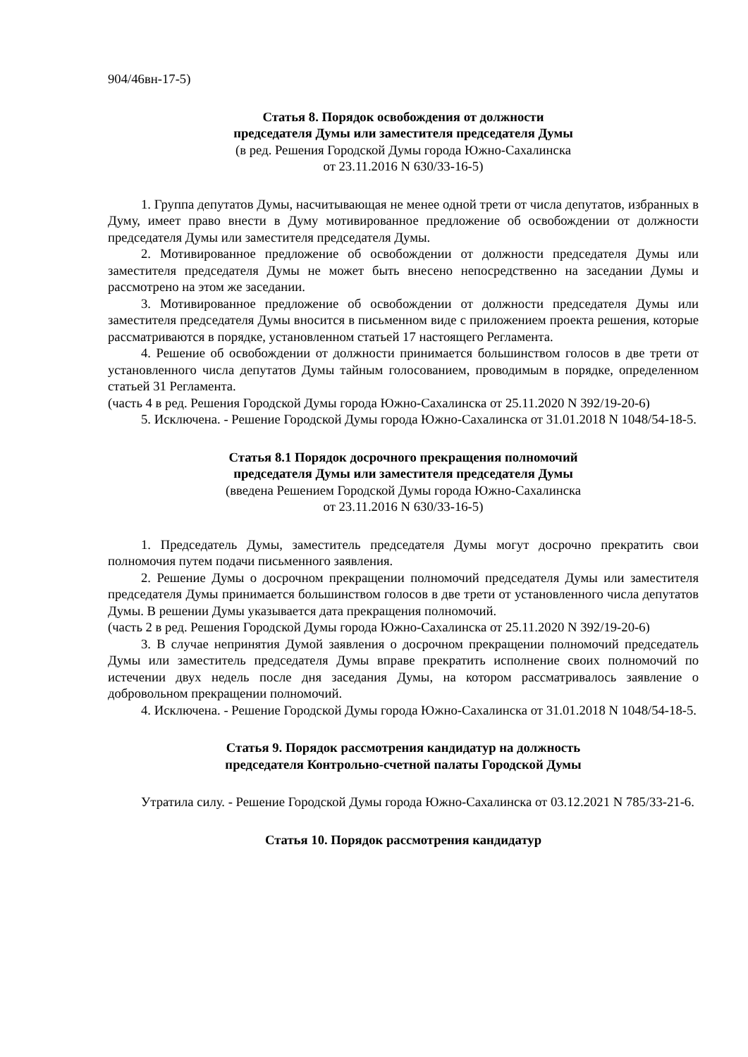904/46вн-17-5)
Статья 8. Порядок освобождения от должности
председателя Думы или заместителя председателя Думы
(в ред. Решения Городской Думы города Южно-Сахалинска
от 23.11.2016 N 630/33-16-5)
1. Группа депутатов Думы, насчитывающая не менее одной трети от числа депутатов, избранных в Думу, имеет право внести в Думу мотивированное предложение об освобождении от должности председателя Думы или заместителя председателя Думы.
2. Мотивированное предложение об освобождении от должности председателя Думы или заместителя председателя Думы не может быть внесено непосредственно на заседании Думы и рассмотрено на этом же заседании.
3. Мотивированное предложение об освобождении от должности председателя Думы или заместителя председателя Думы вносится в письменном виде с приложением проекта решения, которые рассматриваются в порядке, установленном статьей 17 настоящего Регламента.
4. Решение об освобождении от должности принимается большинством голосов в две трети от установленного числа депутатов Думы тайным голосованием, проводимым в порядке, определенном статьей 31 Регламента.
(часть 4 в ред. Решения Городской Думы города Южно-Сахалинска от 25.11.2020 N 392/19-20-6)
5. Исключена. - Решение Городской Думы города Южно-Сахалинска от 31.01.2018 N 1048/54-18-5.
Статья 8.1 Порядок досрочного прекращения полномочий
председателя Думы или заместителя председателя Думы
(введена Решением Городской Думы города Южно-Сахалинска
от 23.11.2016 N 630/33-16-5)
1. Председатель Думы, заместитель председателя Думы могут досрочно прекратить свои полномочия путем подачи письменного заявления.
2. Решение Думы о досрочном прекращении полномочий председателя Думы или заместителя председателя Думы принимается большинством голосов в две трети от установленного числа депутатов Думы. В решении Думы указывается дата прекращения полномочий.
(часть 2 в ред. Решения Городской Думы города Южно-Сахалинска от 25.11.2020 N 392/19-20-6)
3. В случае непринятия Думой заявления о досрочном прекращении полномочий председатель Думы или заместитель председателя Думы вправе прекратить исполнение своих полномочий по истечении двух недель после дня заседания Думы, на котором рассматривалось заявление о добровольном прекращении полномочий.
4. Исключена. - Решение Городской Думы города Южно-Сахалинска от 31.01.2018 N 1048/54-18-5.
Статья 9. Порядок рассмотрения кандидатур на должность
председателя Контрольно-счетной палаты Городской Думы
Утратила силу. - Решение Городской Думы города Южно-Сахалинска от 03.12.2021 N 785/33-21-6.
Статья 10. Порядок рассмотрения кандидатур